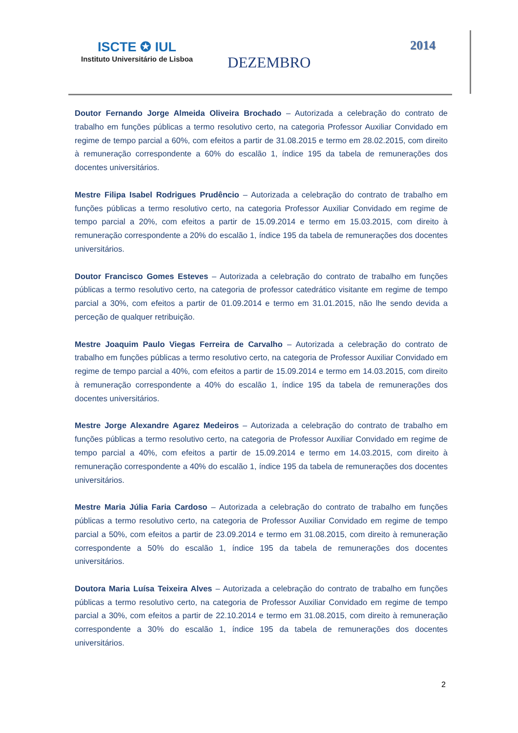ISCTE ✪ IUL
Instituto Universitário de Lisboa
DEZEMBRO
2014
Doutor Fernando Jorge Almeida Oliveira Brochado – Autorizada a celebração do contrato de trabalho em funções públicas a termo resolutivo certo, na categoria Professor Auxiliar Convidado em regime de tempo parcial a 60%, com efeitos a partir de 31.08.2015 e termo em 28.02.2015, com direito à remuneração correspondente a 60% do escalão 1, índice 195 da tabela de remunerações dos docentes universitários.
Mestre Filipa Isabel Rodrigues Prudêncio – Autorizada a celebração do contrato de trabalho em funções públicas a termo resolutivo certo, na categoria Professor Auxiliar Convidado em regime de tempo parcial a 20%, com efeitos a partir de 15.09.2014 e termo em 15.03.2015, com direito à remuneração correspondente a 20% do escalão 1, índice 195 da tabela de remunerações dos docentes universitários.
Doutor Francisco Gomes Esteves – Autorizada a celebração do contrato de trabalho em funções públicas a termo resolutivo certo, na categoria de professor catedrático visitante em regime de tempo parcial a 30%, com efeitos a partir de 01.09.2014 e termo em 31.01.2015, não lhe sendo devida a perceção de qualquer retribuição.
Mestre Joaquim Paulo Viegas Ferreira de Carvalho – Autorizada a celebração do contrato de trabalho em funções públicas a termo resolutivo certo, na categoria de Professor Auxiliar Convidado em regime de tempo parcial a 40%, com efeitos a partir de 15.09.2014 e termo em 14.03.2015, com direito à remuneração correspondente a 40% do escalão 1, índice 195 da tabela de remunerações dos docentes universitários.
Mestre Jorge Alexandre Agarez Medeiros – Autorizada a celebração do contrato de trabalho em funções públicas a termo resolutivo certo, na categoria de Professor Auxiliar Convidado em regime de tempo parcial a 40%, com efeitos a partir de 15.09.2014 e termo em 14.03.2015, com direito à remuneração correspondente a 40% do escalão 1, índice 195 da tabela de remunerações dos docentes universitários.
Mestre Maria Júlia Faria Cardoso – Autorizada a celebração do contrato de trabalho em funções públicas a termo resolutivo certo, na categoria de Professor Auxiliar Convidado em regime de tempo parcial a 50%, com efeitos a partir de 23.09.2014 e termo em 31.08.2015, com direito à remuneração correspondente a 50% do escalão 1, índice 195 da tabela de remunerações dos docentes universitários.
Doutora Maria Luísa Teixeira Alves – Autorizada a celebração do contrato de trabalho em funções públicas a termo resolutivo certo, na categoria de Professor Auxiliar Convidado em regime de tempo parcial a 30%, com efeitos a partir de 22.10.2014 e termo em 31.08.2015, com direito à remuneração correspondente a 30% do escalão 1, índice 195 da tabela de remunerações dos docentes universitários.
2